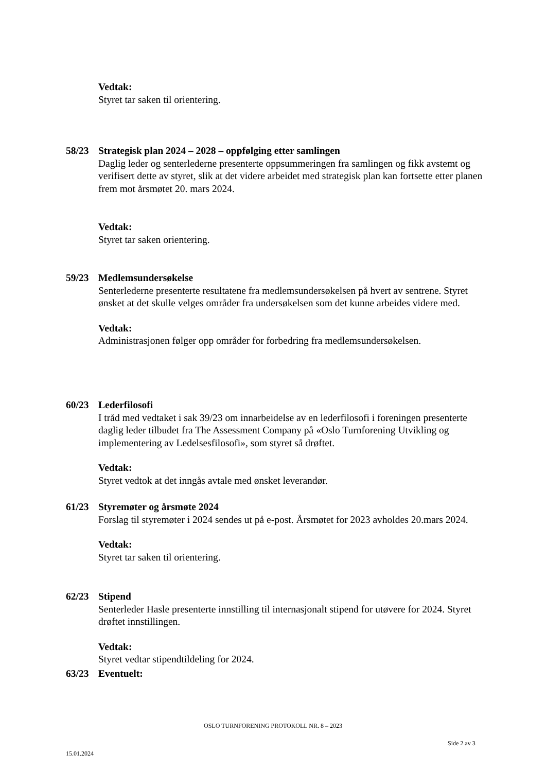Vedtak:
Styret tar saken til orientering.
58/23 Strategisk plan 2024 – 2028 – oppfølging etter samlingen
Daglig leder og senterlederne presenterte oppsummeringen fra samlingen og fikk avstemt og verifisert dette av styret, slik at det videre arbeidet med strategisk plan kan fortsette etter planen frem mot årsmøtet 20. mars 2024.
Vedtak:
Styret tar saken orientering.
59/23 Medlemsundersøkelse
Senterlederne presenterte resultatene fra medlemsundersøkelsen på hvert av sentrene. Styret ønsket at det skulle velges områder fra undersøkelsen som det kunne arbeides videre med.
Vedtak:
Administrasjonen følger opp områder for forbedring fra medlemsundersøkelsen.
60/23 Lederfilosofi
I tråd med vedtaket i sak 39/23 om innarbeidelse av en lederfilosofi i foreningen presenterte daglig leder tilbudet fra The Assessment Company på «Oslo Turnforening Utvikling og implementering av Ledelsesfilosofi», som styret så drøftet.
Vedtak:
Styret vedtok at det inngås avtale med ønsket leverandør.
61/23 Styremøter og årsmøte 2024
Forslag til styremøter i 2024 sendes ut på e-post. Årsmøtet for 2023 avholdes 20.mars 2024.
Vedtak:
Styret tar saken til orientering.
62/23 Stipend
Senterleder Hasle presenterte innstilling til internasjonalt stipend for utøvere for 2024. Styret drøftet innstillingen.
Vedtak:
Styret vedtar stipendtildeling for 2024.
63/23 Eventuelt:
OSLO TURNFORENING PROTOKOLL NR. 8 – 2023
Side 2 av 3
15.01.2024